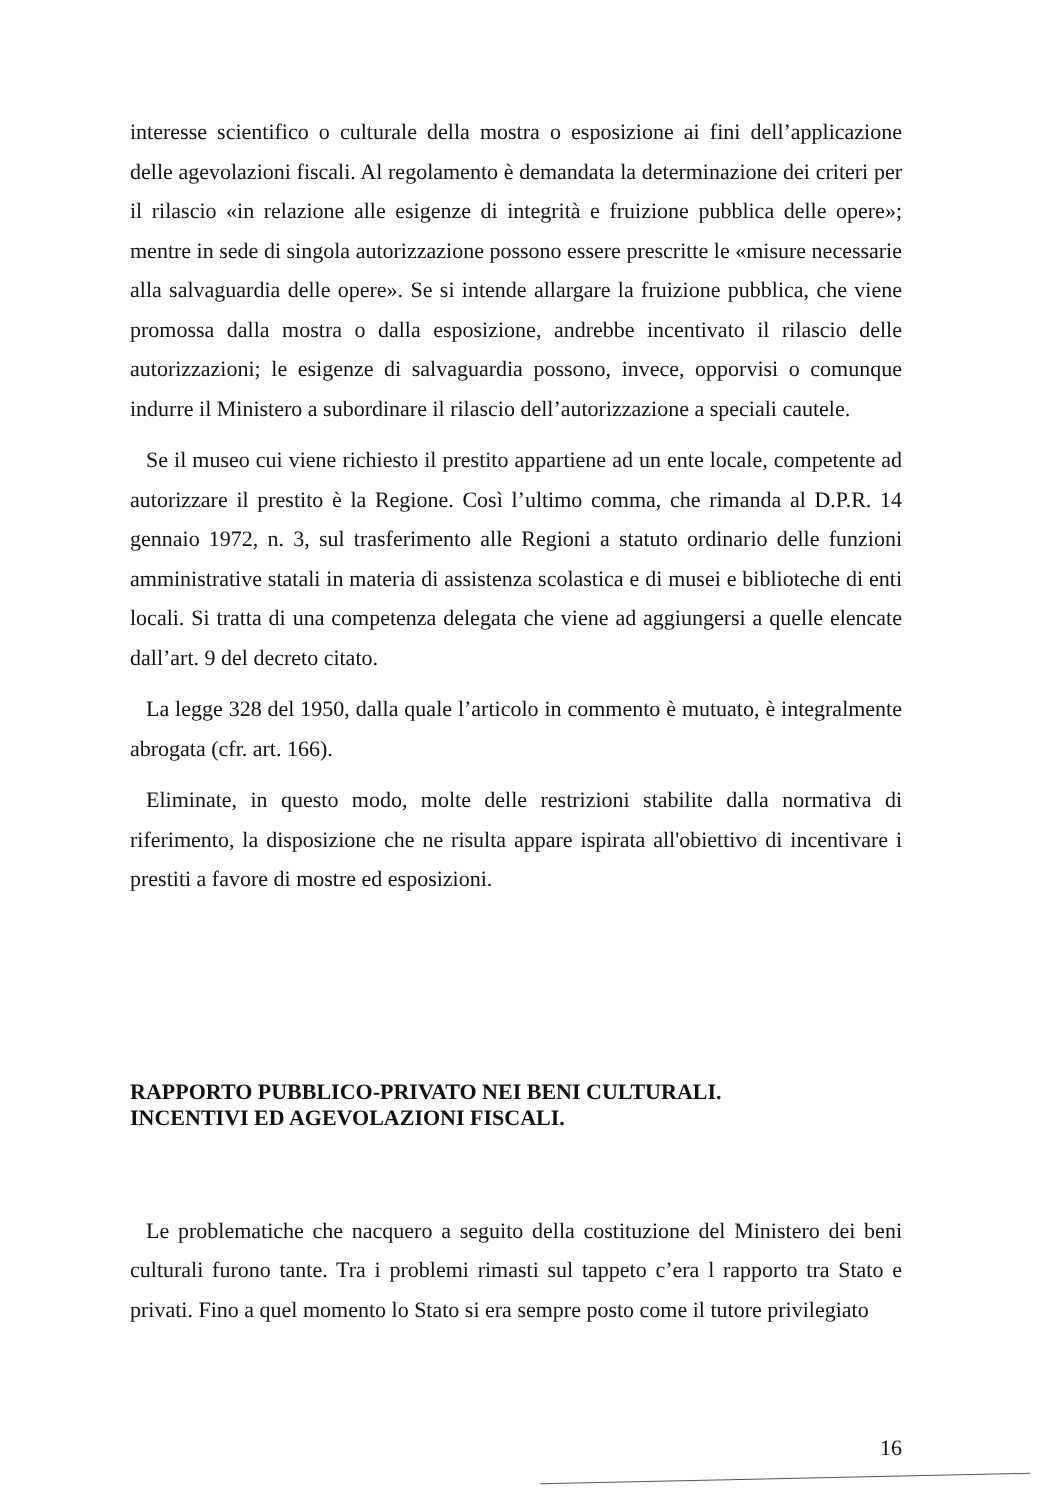interesse scientifico o culturale della mostra o esposizione ai fini dell’applicazione delle agevolazioni fiscali. Al regolamento è demandata la determinazione dei criteri per il rilascio «in relazione alle esigenze di integrità e fruizione pubblica delle opere»; mentre in sede di singola autorizzazione possono essere prescritte le «misure necessarie alla salvaguardia delle opere». Se si intende allargare la fruizione pubblica, che viene promossa dalla mostra o dalla esposizione, andrebbe incentivato il rilascio delle autorizzazioni; le esigenze di salvaguardia possono, invece, opporvisi o comunque indurre il Ministero a subordinare il rilascio dell’autorizzazione a speciali cautele.
Se il museo cui viene richiesto il prestito appartiene ad un ente locale, competente ad autorizzare il prestito è la Regione. Così l’ultimo comma, che rimanda al D.P.R. 14 gennaio 1972, n. 3, sul trasferimento alle Regioni a statuto ordinario delle funzioni amministrative statali in materia di assistenza scolastica e di musei e biblioteche di enti locali. Si tratta di una competenza delegata che viene ad aggiungersi a quelle elencate dall’art. 9 del decreto citato.
La legge 328 del 1950, dalla quale l’articolo in commento è mutuato, è integralmente abrogata (cfr. art. 166).
Eliminate, in questo modo, molte delle restrizioni stabilite dalla normativa di riferimento, la disposizione che ne risulta appare ispirata all'obiettivo di incentivare i prestiti a favore di mostre ed esposizioni.
RAPPORTO PUBBLICO-PRIVATO NEI BENI CULTURALI.
INCENTIVI ED AGEVOLAZIONI FISCALI.
Le problematiche che nacquero a seguito della costituzione del Ministero dei beni culturali furono tante. Tra i problemi rimasti sul tappeto c’era l rapporto tra Stato e privati. Fino a quel momento lo Stato si era sempre posto come il tutore privilegiato
16